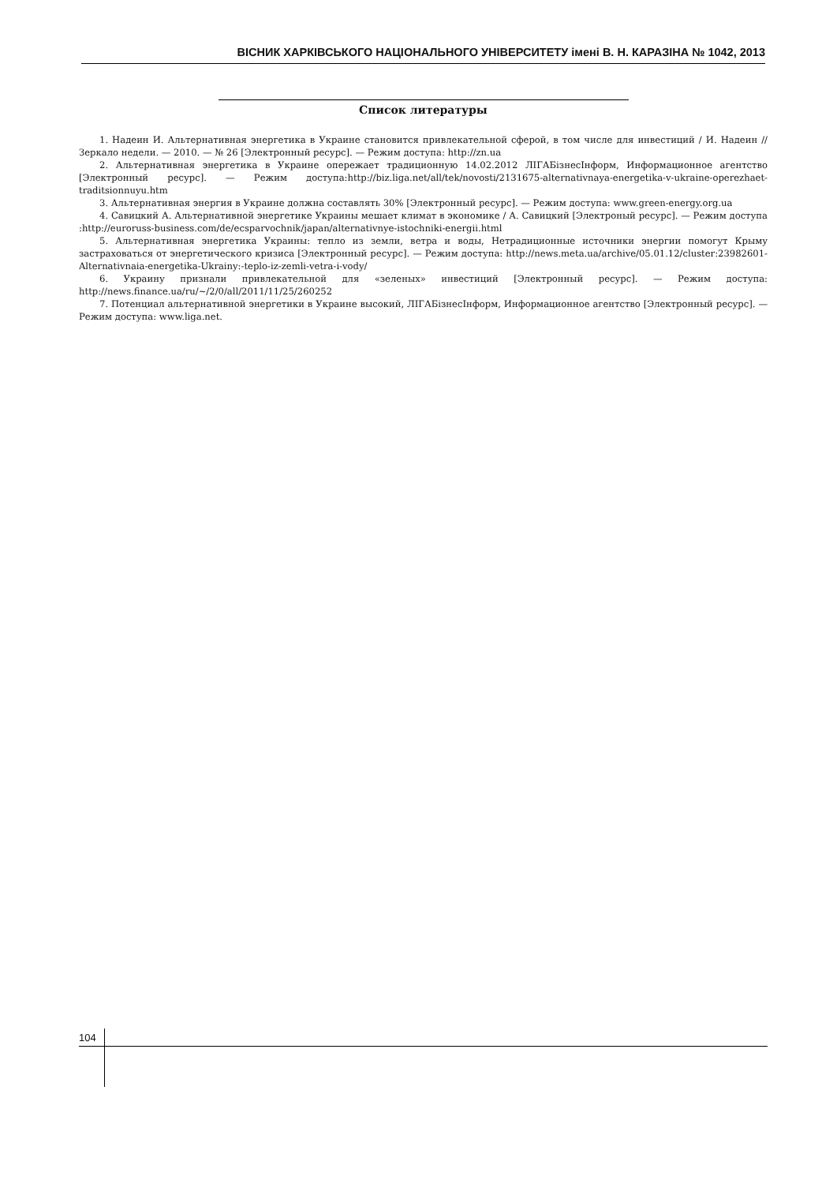ВІСНИК ХАРКІВСЬКОГО НАЦІОНАЛЬНОГО УНІВЕРСИТЕТУ імені В. Н. КАРАЗІНА № 1042, 2013
Список литературы
1. Надеин И. Альтернативная энергетика в Украине становится привлекательной сферой, в том числе для инвестиций / И. Надеин // Зеркало недели. — 2010. — № 26 [Электронный ресурс]. — Режим доступа: http://zn.ua
2. Альтернативная энергетика в Украине опережает традиционную 14.02.2012 ЛІГАБізнесІнформ, Информационное агентство [Электронный ресурс]. — Режим доступа:http://biz.liga.net/all/tek/novosti/2131675-alternativnaya-energetika-v-ukraine-operezhaet-traditsionnuyu.htm
3. Альтернативная энергия в Украине должна составлять 30% [Электронный ресурс]. — Режим доступа: www.green-energy.org.ua
4. Савицкий А. Альтернативной энергетике Украины мешает климат в экономике / А. Савицкий [Электроный ресурс]. — Режим доступа :http://euroruss-business.com/de/ecsparvochnik/japan/alternativnye-istochniki-energii.html
5. Альтернативная энергетика Украины: тепло из земли, ветра и воды, Нетрадиционные источники энергии помогут Крыму застраховаться от энергетического кризиса [Электронный ресурс]. — Режим доступа: http://news.meta.ua/archive/05.01.12/cluster:23982601-Alternativnaia-energetika-Ukrainy:-teplo-iz-zemli-vetra-i-vody/
6. Украину признали привлекательной для «зеленых» инвестиций [Электронный ресурс]. — Режим доступа: http://news.finance.ua/ru/~/2/0/all/2011/11/25/260252
7. Потенциал альтернативной энергетики в Украине высокий, ЛІГАБізнесІнформ, Информационное агентство [Электронный ресурс]. — Режим доступа: www.liga.net.
104